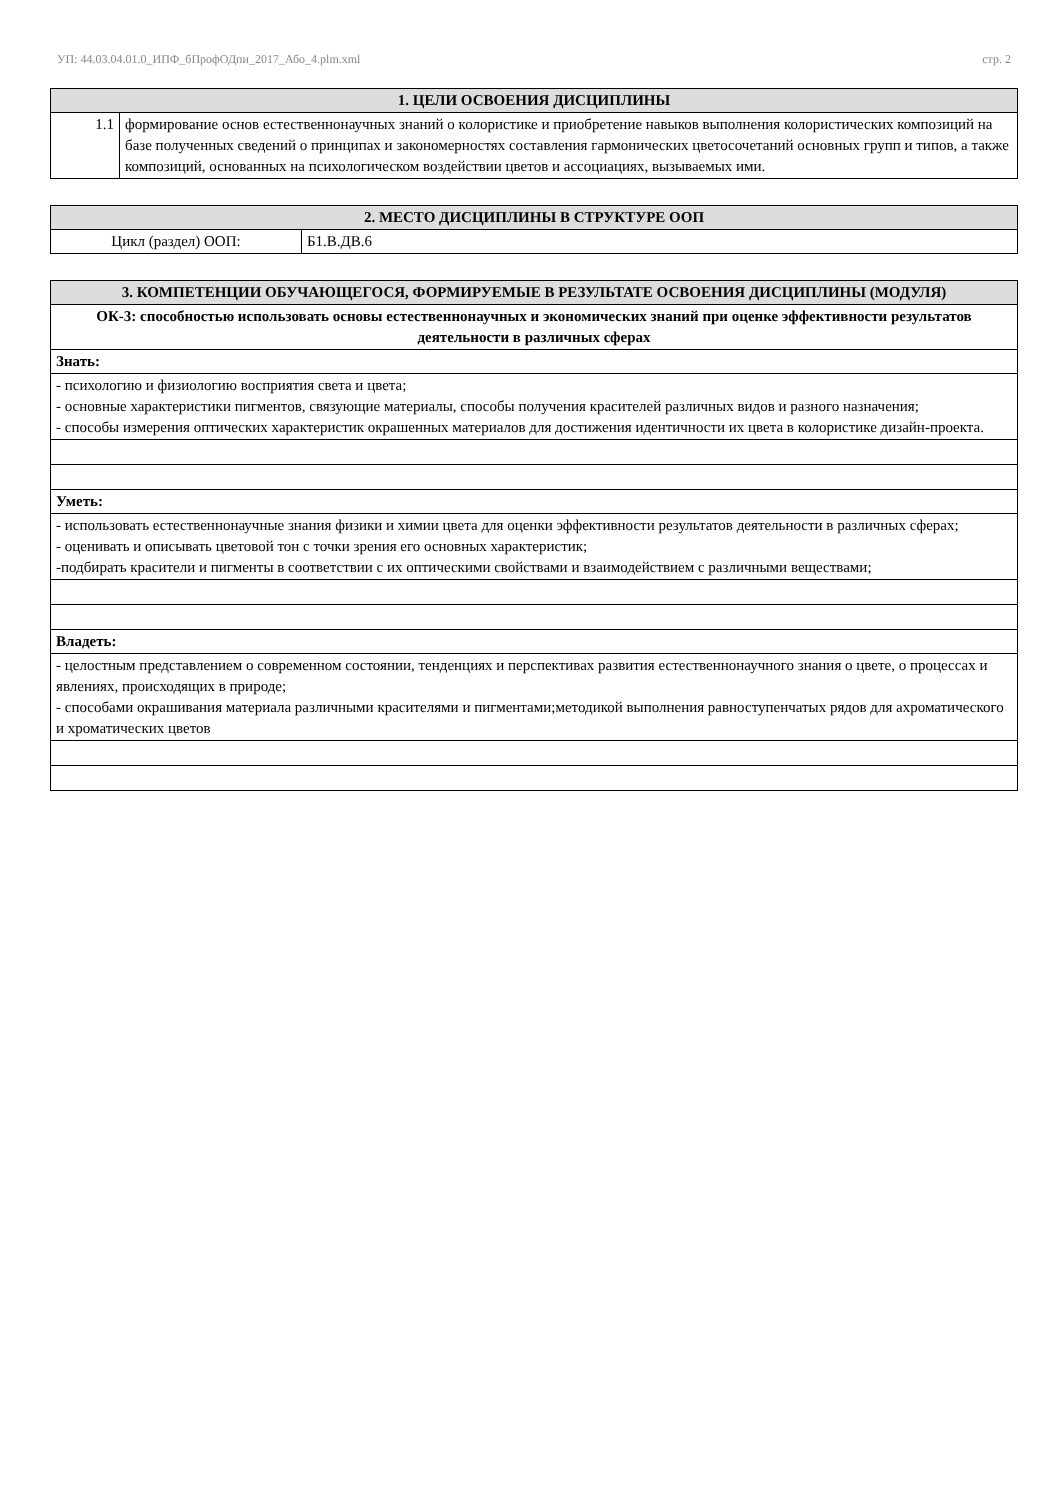УП: 44.03.04.01.0_ИПФ_бПрофОДпи_2017_Або_4.plm.xml стр. 2
| 1. ЦЕЛИ ОСВОЕНИЯ ДИСЦИПЛИНЫ | |
| --- | --- |
| 1.1 | формирование основ естественнонаучных знаний о колористике и приобретение навыков выполнения колористических композиций на базе полученных сведений о принципах и закономерностях составления гармонических цветосочетаний основных групп и типов, а также композиций, основанных на психологическом воздействии цветов и ассоциациях, вызываемых ими. |
| 2. МЕСТО ДИСЦИПЛИНЫ В СТРУКТУРЕ ООП | |
| --- | --- |
| Цикл (раздел) ООП: | Б1.В.ДВ.6 |
| 3. КОМПЕТЕНЦИИ ОБУЧАЮЩЕГОСЯ, ФОРМИРУЕМЫЕ В РЕЗУЛЬТАТЕ ОСВОЕНИЯ ДИСЦИПЛИНЫ (МОДУЛЯ) |
| --- |
| ОК-3: способностью использовать основы естественнонаучных и экономических знаний при оценке эффективности результатов деятельности в различных сферах |
| Знать: |
| - психологию и физиологию восприятия света и цвета; - основные характеристики пигментов, связующие материалы, способы получения красителей различных видов и разного назначения; - способы измерения оптических характеристик окрашенных материалов для достижения идентичности их цвета в колористике дизайн-проекта. |
| Уметь: |
| - использовать естественнонаучные знания физики и химии цвета для оценки эффективности результатов деятельности в различных сферах; - оценивать и описывать цветовой тон с точки зрения его основных характеристик; -подбирать красители и пигменты в соответствии с их оптическими свойствами и взаимодействием с различными веществами; |
| Владеть: |
| - целостным представлением о современном состоянии, тенденциях и перспективах развития естественнонаучного знания о цвете, о процессах и явлениях, происходящих в природе; - способами окрашивания материала различными красителями и пигментами;методикой выполнения равноступенчатых рядов для ахроматического и хроматических цветов |